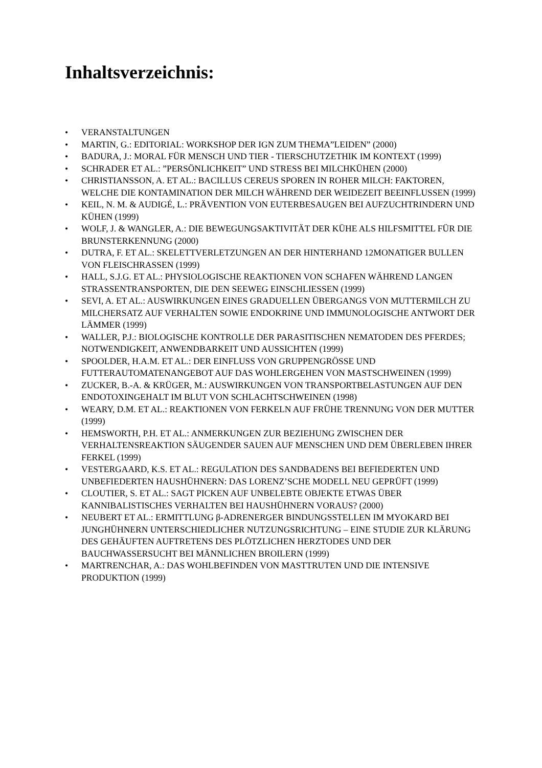Inhaltsverzeichnis:
• VERANSTALTUNGEN
• MARTIN, G.: EDITORIAL: WORKSHOP DER IGN ZUM THEMA”LEIDEN” (2000)
• BADURA, J.: MORAL FÜR MENSCH UND TIER - TIERSCHUTZETHIK IM KONTEXT (1999)
• SCHRADER ET AL.: ”PERSÖNLICHKEIT” UND STRESS BEI MILCHKÜHEN (2000)
• CHRISTIANSSON, A. ET AL.: BACILLUS CEREUS SPOREN IN ROHER MILCH: FAKTOREN, WELCHE DIE KONTAMINATION DER MILCH WÄHREND DER WEIDEZEIT BEEINFLUSSEN (1999)
• KEIL, N. M. & AUDIGÉ, L.: PRÄVENTION VON EUTERBESAUGEN BEI AUFZUCHTRINDERN UND KÜHEN (1999)
• WOLF, J. & WANGLER, A.: DIE BEWEGUNGSAKTIVITÄT DER KÜHE ALS HILFSMITTEL FÜR DIE BRUNSTERKENNUNG (2000)
• DUTRA, F. ET AL.: SKELETTVERLETZUNGEN AN DER HINTERHAND 12MONATIGER BULLEN VON FLEISCHRASSEN (1999)
• HALL, S.J.G. ET AL.: PHYSIOLOGISCHE REAKTIONEN VON SCHAFEN WÄHREND LANGEN STRASSENTRANSPORTEN, DIE DEN SEEWEG EINSCHLIESSEN (1999)
• SEVI, A. ET AL.: AUSWIRKUNGEN EINES GRADUELLEN ÜBERGANGS VON MUTTERMILCH ZU MILCHERSATZ AUF VERHALTEN SOWIE ENDOKRINE UND IMMUNOLOGISCHE ANTWORT DER LÄMMER (1999)
• WALLER, P.J.: BIOLOGISCHE KONTROLLE DER PARASITISCHEN NEMATODEN DES PFERDES; NOTWENDIGKEIT, ANWENDBARKEIT UND AUSSICHTEN (1999)
• SPOOLDER, H.A.M. ET AL.: DER EINFLUSS VON GRUPPENGRÖSSE UND FUTTERAUTOMATENANGEBOT AUF DAS WOHLERGEHEN VON MASTSCHWEINEN (1999)
• ZUCKER, B.-A. & KRÜGER, M.: AUSWIRKUNGEN VON TRANSPORTBELASTUNGEN AUF DEN ENDOTOXINGEHALT IM BLUT VON SCHLACHTSCHWEINEN (1998)
• WEARY, D.M. ET AL.: REAKTIONEN VON FERKELN AUF FRÜHE TRENNUNG VON DER MUTTER (1999)
• HEMSWORTH, P.H. ET AL.: ANMERKUNGEN ZUR BEZIEHUNG ZWISCHEN DER VERHALTENSREAKTION SÄUGENDER SAUEN AUF MENSCHEN UND DEM ÜBERLEBEN IHRER FERKEL (1999)
• VESTERGAARD, K.S. ET AL.: REGULATION DES SANDBADENS BEI BEFIEDERTEN UND UNBEFIEDERTEN HAUSHÜHNERN: DAS LORENZ’SCHE MODELL NEU GEPRÜFT (1999)
• CLOUTIER, S. ET AL.: SAGT PICKEN AUF UNBELEBTE OBJEKTE ETWAS ÜBER KANNIBALISTISCHES VERHALTEN BEI HAUSHÜHNERN VORAUS? (2000)
• NEUBERT ET AL.: ERMITTLUNG β-ADRENERGER BINDUNGSSTELLEN IM MYOKARD BEI JUNGHÜHNERN UNTERSCHIEDLICHER NUTZUNGSRICHTUNG – EINE STUDIE ZUR KLÄRUNG DES GEHÄUFTEN AUFTRETENS DES PLÖTZLICHEN HERZTODES UND DER BAUCHWASSERSUCHT BEI MÄNNLICHEN BROILERN (1999)
• MARTRENCHAR, A.: DAS WOHLBEFINDEN VON MASTTRUTEN UND DIE INTENSIVE PRODUKTION (1999)